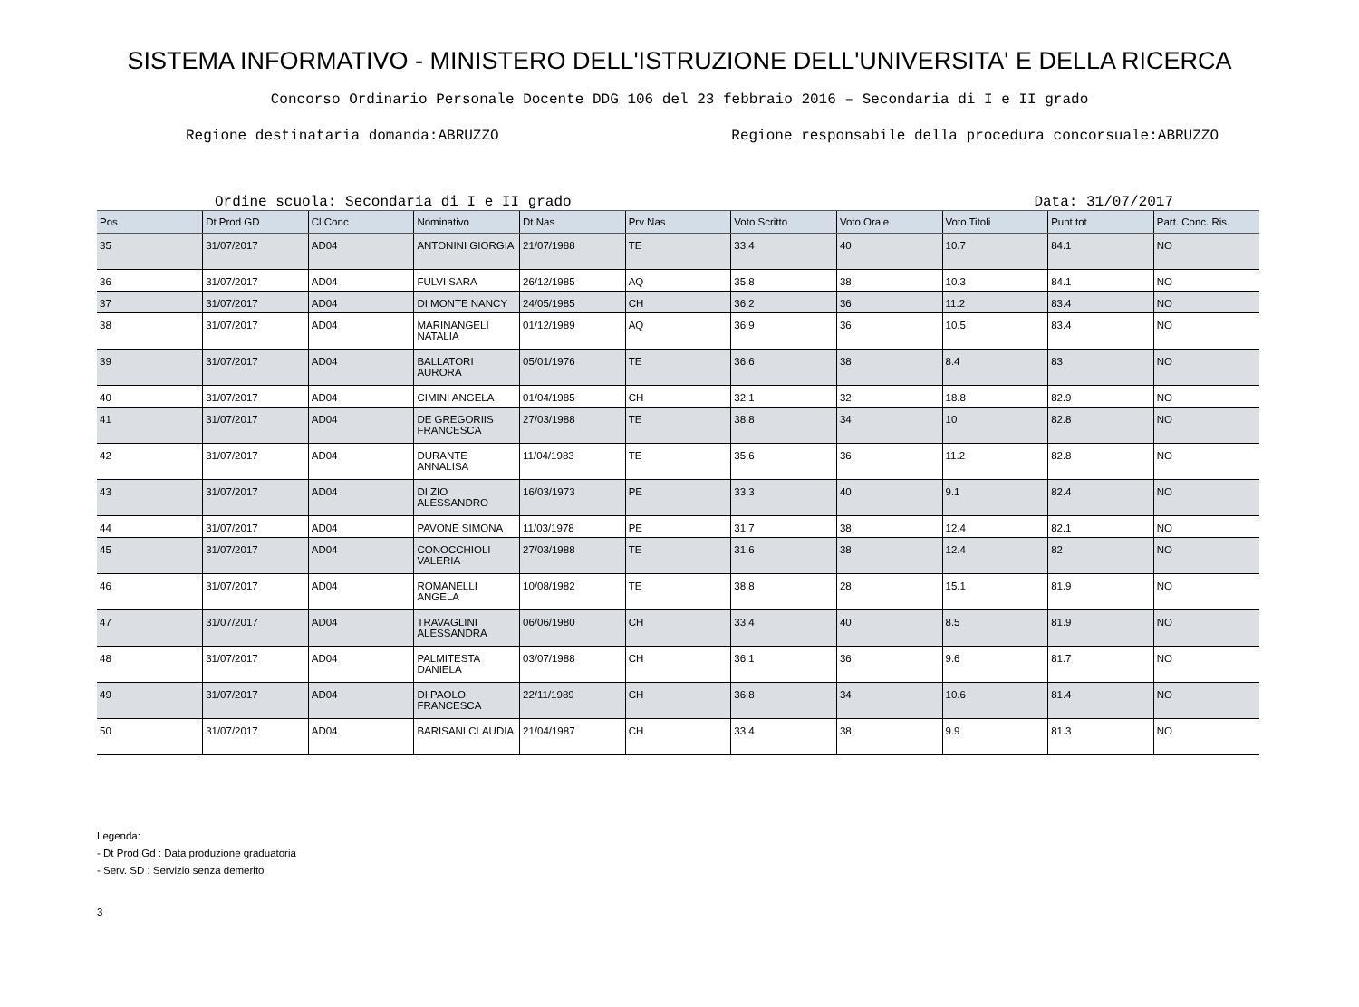SISTEMA INFORMATIVO - MINISTERO DELL'ISTRUZIONE DELL'UNIVERSITA' E DELLA RICERCA
Concorso Ordinario Personale Docente DDG 106 del 23 febbraio 2016 – Secondaria di I e II grado
Regione destinataria domanda:ABRUZZO Regione responsabile della procedura concorsuale:ABRUZZO
Ordine scuola: Secondaria di I e II grado Data: 31/07/2017
| Pos | Dt Prod GD | Cl Conc | Nominativo | Dt Nas | Prv Nas | Voto Scritto | Voto Orale | Voto Titoli | Punt tot | Part. Conc. Ris. |
| --- | --- | --- | --- | --- | --- | --- | --- | --- | --- | --- |
| 35 | 31/07/2017 | AD04 | ANTONINI GIORGIA | 21/07/1988 | TE | 33.4 | 40 | 10.7 | 84.1 | NO |
| 36 | 31/07/2017 | AD04 | FULVI SARA | 26/12/1985 | AQ | 35.8 | 38 | 10.3 | 84.1 | NO |
| 37 | 31/07/2017 | AD04 | DI MONTE NANCY | 24/05/1985 | CH | 36.2 | 36 | 11.2 | 83.4 | NO |
| 38 | 31/07/2017 | AD04 | MARINANGELI NATALIA | 01/12/1989 | AQ | 36.9 | 36 | 10.5 | 83.4 | NO |
| 39 | 31/07/2017 | AD04 | BALLATORI AURORA | 05/01/1976 | TE | 36.6 | 38 | 8.4 | 83 | NO |
| 40 | 31/07/2017 | AD04 | CIMINI ANGELA | 01/04/1985 | CH | 32.1 | 32 | 18.8 | 82.9 | NO |
| 41 | 31/07/2017 | AD04 | DE GREGORIIS FRANCESCA | 27/03/1988 | TE | 38.8 | 34 | 10 | 82.8 | NO |
| 42 | 31/07/2017 | AD04 | DURANTE ANNALISA | 11/04/1983 | TE | 35.6 | 36 | 11.2 | 82.8 | NO |
| 43 | 31/07/2017 | AD04 | DI ZIO ALESSANDRO | 16/03/1973 | PE | 33.3 | 40 | 9.1 | 82.4 | NO |
| 44 | 31/07/2017 | AD04 | PAVONE SIMONA | 11/03/1978 | PE | 31.7 | 38 | 12.4 | 82.1 | NO |
| 45 | 31/07/2017 | AD04 | CONOCCHIOLI VALERIA | 27/03/1988 | TE | 31.6 | 38 | 12.4 | 82 | NO |
| 46 | 31/07/2017 | AD04 | ROMANELLI ANGELA | 10/08/1982 | TE | 38.8 | 28 | 15.1 | 81.9 | NO |
| 47 | 31/07/2017 | AD04 | TRAVAGLINI ALESSANDRA | 06/06/1980 | CH | 33.4 | 40 | 8.5 | 81.9 | NO |
| 48 | 31/07/2017 | AD04 | PALMITESTA DANIELA | 03/07/1988 | CH | 36.1 | 36 | 9.6 | 81.7 | NO |
| 49 | 31/07/2017 | AD04 | DI PAOLO FRANCESCA | 22/11/1989 | CH | 36.8 | 34 | 10.6 | 81.4 | NO |
| 50 | 31/07/2017 | AD04 | BARISANI CLAUDIA | 21/04/1987 | CH | 33.4 | 38 | 9.9 | 81.3 | NO |
Legenda:
- Dt Prod Gd : Data produzione graduatoria
- Serv. SD : Servizio senza demerito
3